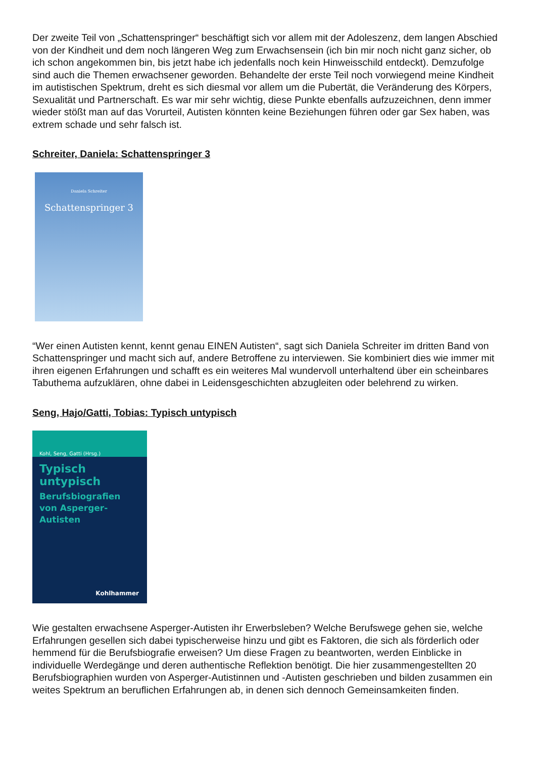Der zweite Teil von „Schattenspringer“ beschäftigt sich vor allem mit der Adoleszenz, dem langen Abschied von der Kindheit und dem noch längeren Weg zum Erwachsensein (ich bin mir noch nicht ganz sicher, ob ich schon angekommen bin, bis jetzt habe ich jedenfalls noch kein Hinweisschild entdeckt). Demzufolge sind auch die Themen erwachsener geworden. Behandelte der erste Teil noch vorwiegend meine Kindheit im autistischen Spektrum, dreht es sich diesmal vor allem um die Pubertät, die Veränderung des Körpers, Sexualität und Partnerschaft. Es war mir sehr wichtig, diese Punkte ebenfalls aufzuzeichnen, denn immer wieder stößt man auf das Vorurteil, Autisten könnten keine Beziehungen führen oder gar Sex haben, was extrem schade und sehr falsch ist.
Schreiter, Daniela: Schattenspringer 3
Daniela Schreiter
Schattenspringer 3
“Wer einen Autisten kennt, kennt genau EINEN Autisten“, sagt sich Daniela Schreiter im dritten Band von Schattenspringer und macht sich auf, andere Betroffene zu interviewen. Sie kombiniert dies wie immer mit ihren eigenen Erfahrungen und schafft es ein weiteres Mal wundervoll unterhaltend über ein scheinbares Tabuthema aufzuklären, ohne dabei in Leidensgeschichten abzugleiten oder belehrend zu wirken.
Seng, Hajo/Gatti, Tobias: Typisch untypisch
Kohl, Seng, Gatti (Hrsg.)
Typisch untypisch
Berufsbiografien
von Asperger-Autisten
Kohlhammer
Wie gestalten erwachsene Asperger-Autisten ihr Erwerbsleben? Welche Berufswege gehen sie, welche Erfahrungen gesellen sich dabei typischerweise hinzu und gibt es Faktoren, die sich als förderlich oder hemmend für die Berufsbiografie erweisen? Um diese Fragen zu beantworten, werden Einblicke in individuelle Werdegänge und deren authentische Reflektion benötigt. Die hier zusammengestellten 20 Berufsbiographien wurden von Asperger-Autistinnen und -Autisten geschrieben und bilden zusammen ein weites Spektrum an beruflichen Erfahrungen ab, in denen sich dennoch Gemeinsamkeiten finden.